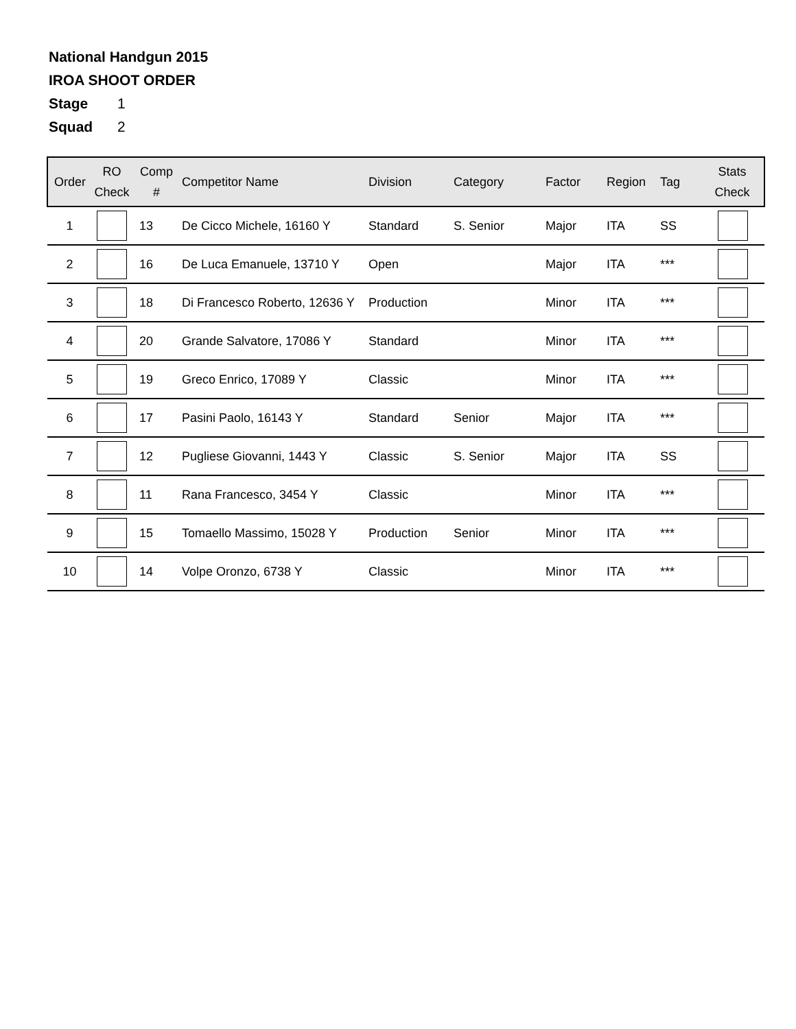National Handgun 2015
IROA SHOOT ORDER
Stage 1
Squad 2
| Order | RO Check | Comp # | Competitor Name | Division | Category | Factor | Region | Tag | Stats Check |
| --- | --- | --- | --- | --- | --- | --- | --- | --- | --- |
| 1 | | 13 | De Cicco Michele, 16160 Y | Standard | S. Senior | Major | ITA | SS | |
| 2 | | 16 | De Luca Emanuele, 13710 Y | Open | | Major | ITA | *** | |
| 3 | | 18 | Di Francesco Roberto, 12636 Y | Production | | Minor | ITA | *** | |
| 4 | | 20 | Grande Salvatore, 17086 Y | Standard | | Minor | ITA | *** | |
| 5 | | 19 | Greco Enrico, 17089 Y | Classic | | Minor | ITA | *** | |
| 6 | | 17 | Pasini Paolo, 16143 Y | Standard | Senior | Major | ITA | *** | |
| 7 | | 12 | Pugliese Giovanni, 1443 Y | Classic | S. Senior | Major | ITA | SS | |
| 8 | | 11 | Rana Francesco, 3454 Y | Classic | | Minor | ITA | *** | |
| 9 | | 15 | Tomaello Massimo, 15028 Y | Production | Senior | Minor | ITA | *** | |
| 10 | | 14 | Volpe Oronzo, 6738 Y | Classic | | Minor | ITA | *** | |